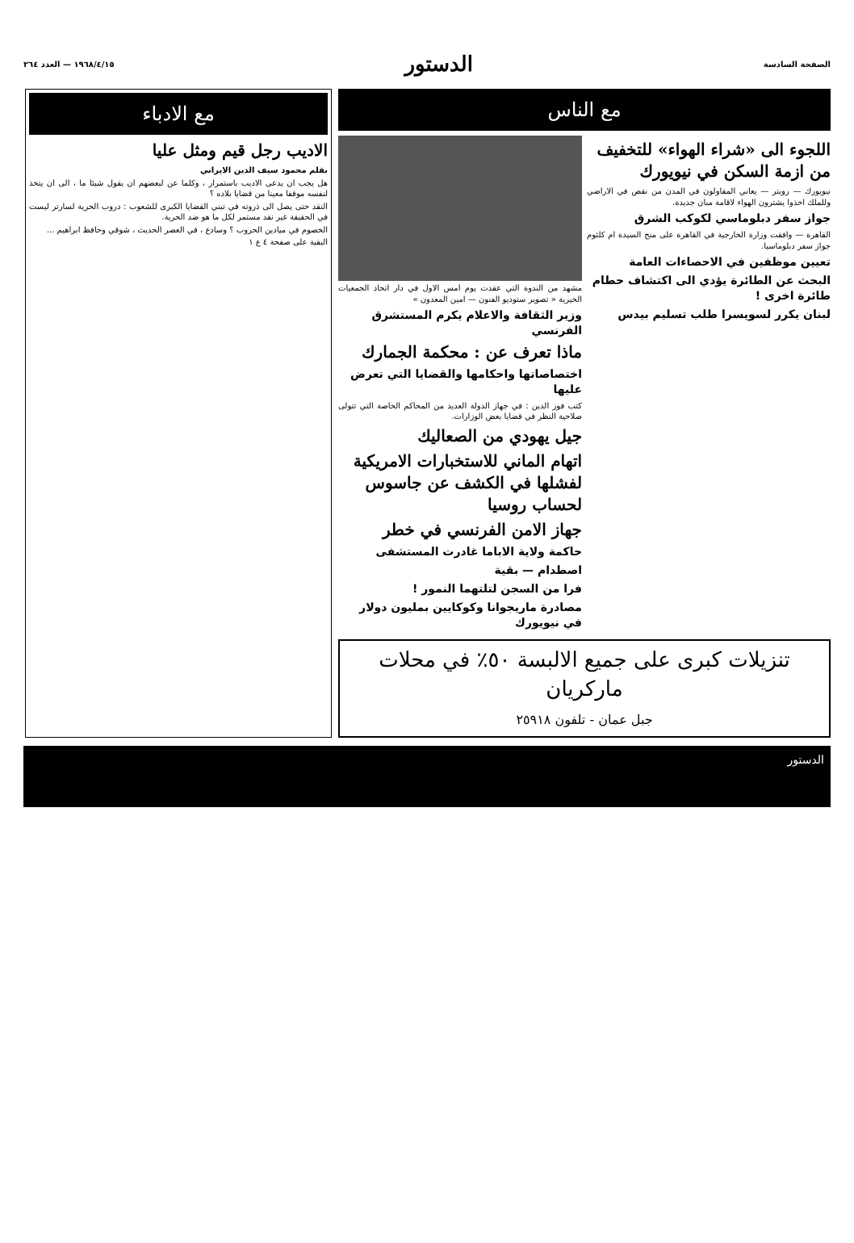الصفحة السادسة الدستور ١٩٦٨/٤/١٥ — العدد ٢٦٤
مع الناس
اللجوء الى «شراء الهواء» للتخفيف من ازمة السكن في نيويورك
نيويورك — رويتر — يعاني المقاولون في المدن من نقص في الاراضي وللملك اخذوا يشترون الهواء لاقامة مبان جديدة.
جواز سفر دبلوماسي لكوكب الشرق
القاهرة — وافقت وزارة الخارجية في القاهرة على منح السيدة ام كلثوم جواز سفر دبلوماسيا.
تعيين موظفين في الاحصاءات العامة
البحث عن الطائرة يؤدي الى اكتشاف حطام طائرة اخرى !
لبنان يكرر لسويسرا طلب تسليم بيدس
مشهد من الندوة التي عقدت يوم امس الاول في دار اتحاد الجمعيات الخيرية « تصوير ستوديو الفنون — امين المعدون »
وزير الثقافة والاعلام يكرم المستشرق الفرنسي
ماذا تعرف عن : محكمة الجمارك
اختصاصاتها واحكامها والقضايا التي تعرض عليها
كتب فوز الدين : في جهاز الدولة العديد من المحاكم الخاصة التي تتولى صلاحية النظر في قضايا بعض الوزارات.
جيل يهودي من الصعاليك
اتهام الماني للاستخبارات الامريكية لفشلها في الكشف عن جاسوس لحساب روسيا
جهاز الامن الفرنسي في خطر
حاكمة ولاية الاباما غادرت المستشفى
اصطدام — بقية
فرا من السجن لتلتهما النمور !
مصادرة ماريجوانا وكوكايين بمليون دولار في نيويورك
تنزيلات كبرى على جميع الالبسة ٥٠٪ في محلات ماركريان
جبل عمان - تلفون ٢٥٩١٨
مع الادباء
الاديب رجل قيم ومثل عليا
بقلم محمود سيف الدين الايراني
هل يجب ان يدعى الاديب باستمرار ، وكلما عن لبعضهم ان يقول شيئا ما ، الى ان يتخذ لنفسه موقفا معينا من قضايا بلاده ؟
النقد حتى يصل الى ذروته في تبني القضايا الكبرى للشعوب : دروب الحرية لسارتر ليست في الحقيقة غير نقد مستمر لكل ما هو ضد الحرية.
الخصوم في ميادين الحروب ؟ وسادع ، في العصر الحديث ، شوقي وحافظ ابراهيم ...
البقية على صفحة ٤ ع ١
الدستور